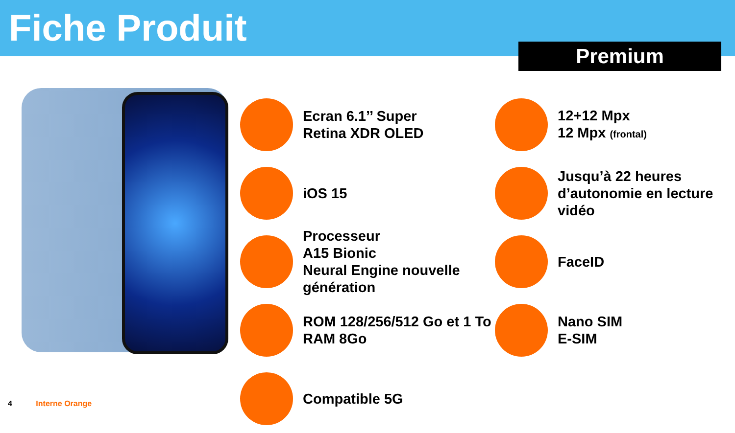Fiche Produit
Premium
Ecran 6.1’’ Super
Retina XDR OLED
12+12 Mpx
12 Mpx (frontal)
iOS 15
Jusqu’à 22 heures
d’autonomie en lecture
vidéo
Processeur
A15 Bionic
Neural Engine nouvelle
génération
FaceID
ROM 128/256/512 Go et 1 To
RAM 8Go
Nano SIM
E-SIM
Compatible 5G
4 Interne Orange